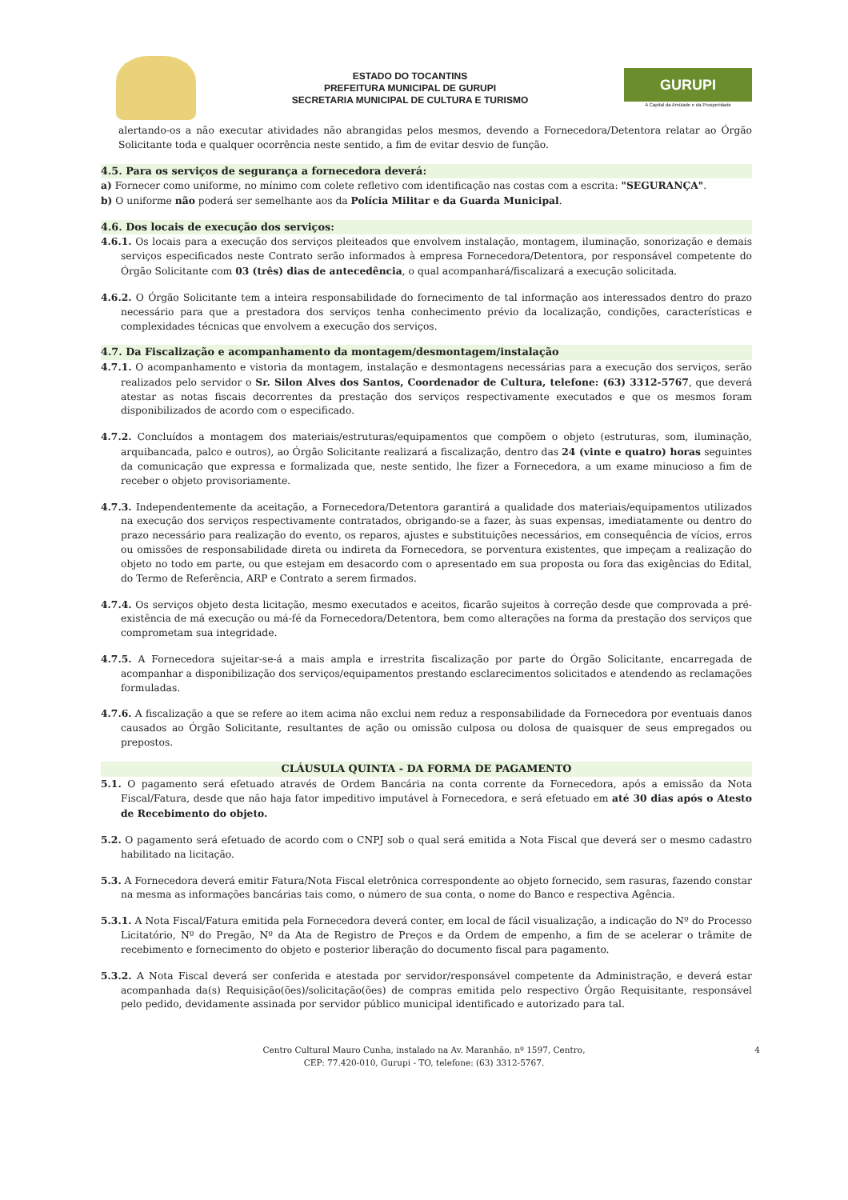ESTADO DO TOCANTINS
PREFEITURA MUNICIPAL DE GURUPI
SECRETARIA MUNICIPAL DE CULTURA E TURISMO
GURUPI
A Capital da Amizade e da Prosperidade
alertando-os a não executar atividades não abrangidas pelos mesmos, devendo a Fornecedora/Detentora relatar ao Órgão Solicitante toda e qualquer ocorrência neste sentido, a fim de evitar desvio de função.
4.5. Para os serviços de segurança a fornecedora deverá:
a) Fornecer como uniforme, no mínimo com colete refletivo com identificação nas costas com a escrita: "SEGURANÇA".
b) O uniforme não poderá ser semelhante aos da Polícia Militar e da Guarda Municipal.
4.6. Dos locais de execução dos serviços:
4.6.1. Os locais para a execução dos serviços pleiteados que envolvem instalação, montagem, iluminação, sonorização e demais serviços especificados neste Contrato serão informados à empresa Fornecedora/Detentora, por responsável competente do Órgão Solicitante com 03 (três) dias de antecedência, o qual acompanhará/fiscalizará a execução solicitada.
4.6.2. O Órgão Solicitante tem a inteira responsabilidade do fornecimento de tal informação aos interessados dentro do prazo necessário para que a prestadora dos serviços tenha conhecimento prévio da localização, condições, características e complexidades técnicas que envolvem a execução dos serviços.
4.7. Da Fiscalização e acompanhamento da montagem/desmontagem/instalação
4.7.1. O acompanhamento e vistoria da montagem, instalação e desmontagens necessárias para a execução dos serviços, serão realizados pelo servidor o Sr. Silon Alves dos Santos, Coordenador de Cultura, telefone: (63) 3312-5767, que deverá atestar as notas fiscais decorrentes da prestação dos serviços respectivamente executados e que os mesmos foram disponibilizados de acordo com o especificado.
4.7.2. Concluídos a montagem dos materiais/estruturas/equipamentos que compõem o objeto (estruturas, som, iluminação, arquibancada, palco e outros), ao Órgão Solicitante realizará a fiscalização, dentro das 24 (vinte e quatro) horas seguintes da comunicação que expressa e formalizada que, neste sentido, lhe fizer a Fornecedora, a um exame minucioso a fim de receber o objeto provisoriamente.
4.7.3. Independentemente da aceitação, a Fornecedora/Detentora garantirá a qualidade dos materiais/equipamentos utilizados na execução dos serviços respectivamente contratados, obrigando-se a fazer, às suas expensas, imediatamente ou dentro do prazo necessário para realização do evento, os reparos, ajustes e substituições necessários, em consequência de vícios, erros ou omissões de responsabilidade direta ou indireta da Fornecedora, se porventura existentes, que impeçam a realização do objeto no todo em parte, ou que estejam em desacordo com o apresentado em sua proposta ou fora das exigências do Edital, do Termo de Referência, ARP e Contrato a serem firmados.
4.7.4. Os serviços objeto desta licitação, mesmo executados e aceitos, ficarão sujeitos à correção desde que comprovada a pré-existência de má execução ou má-fé da Fornecedora/Detentora, bem como alterações na forma da prestação dos serviços que comprometam sua integridade.
4.7.5. A Fornecedora sujeitar-se-á a mais ampla e irrestrita fiscalização por parte do Órgão Solicitante, encarregada de acompanhar a disponibilização dos serviços/equipamentos prestando esclarecimentos solicitados e atendendo as reclamações formuladas.
4.7.6. A fiscalização a que se refere ao item acima não exclui nem reduz a responsabilidade da Fornecedora por eventuais danos causados ao Órgão Solicitante, resultantes de ação ou omissão culposa ou dolosa de quaisquer de seus empregados ou prepostos.
CLÁUSULA QUINTA - DA FORMA DE PAGAMENTO
5.1. O pagamento será efetuado através de Ordem Bancária na conta corrente da Fornecedora, após a emissão da Nota Fiscal/Fatura, desde que não haja fator impeditivo imputável à Fornecedora, e será efetuado em até 30 dias após o Atesto de Recebimento do objeto.
5.2. O pagamento será efetuado de acordo com o CNPJ sob o qual será emitida a Nota Fiscal que deverá ser o mesmo cadastro habilitado na licitação.
5.3. A Fornecedora deverá emitir Fatura/Nota Fiscal eletrônica correspondente ao objeto fornecido, sem rasuras, fazendo constar na mesma as informações bancárias tais como, o número de sua conta, o nome do Banco e respectiva Agência.
5.3.1. A Nota Fiscal/Fatura emitida pela Fornecedora deverá conter, em local de fácil visualização, a indicação do Nº do Processo Licitatório, Nº do Pregão, Nº da Ata de Registro de Preços e da Ordem de empenho, a fim de se acelerar o trâmite de recebimento e fornecimento do objeto e posterior liberação do documento fiscal para pagamento.
5.3.2. A Nota Fiscal deverá ser conferida e atestada por servidor/responsável competente da Administração, e deverá estar acompanhada da(s) Requisição(ões)/solicitação(ões) de compras emitida pelo respectivo Órgão Requisitante, responsável pelo pedido, devidamente assinada por servidor público municipal identificado e autorizado para tal.
Centro Cultural Mauro Cunha, instalado na Av. Maranhão, nº 1597, Centro,
CEP: 77.420-010, Gurupi - TO, telefone: (63) 3312-5767.
4